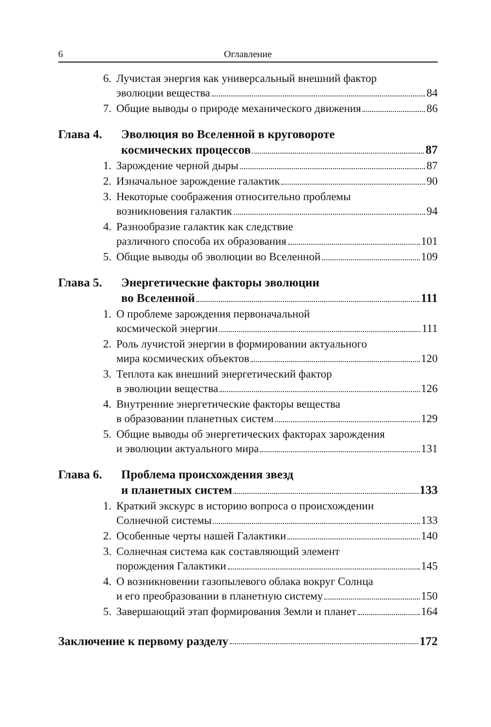6 Оглавление
6. Лучистая энергия как универсальный внешний фактор
эволюции вещества 84
7. Общие выводы о природе механического движения 86
Глава 4. Эволюция во Вселенной в круговороте
космических процессов 87
1. Зарождение черной дыры 87
2. Изначальное зарождение галактик 90
3. Некоторые соображения относительно проблемы
возникновения галактик 94
4. Разнообразие галактик как следствие
различного способа их образования 101
5. Общие выводы об эволюции во Вселенной 109
Глава 5. Энергетические факторы эволюции
во Вселенной 111
1. О проблеме зарождения первоначальной
космической энергии 111
2. Роль лучистой энергии в формировании актуального
мира космических объектов 120
3. Теплота как внешний энергетический фактор
в эволюции вещества 126
4. Внутренние энергетические факторы вещества
в образовании планетных систем 129
5. Общие выводы об энергетических факторах зарождения
и эволюции актуального мира 131
Глава 6. Проблема происхождения звезд
и планетных систем 133
1. Краткий экскурс в историю вопроса о происхождении
Солнечной системы 133
2. Особенные черты нашей Галактики 140
3. Солнечная система как составляющий элемент
порождения Галактики 145
4. О возникновении газопылевого облака вокруг Солнца
и его преобразовании в планетную систему 150
5. Завершающий этап формирования Земли и планет 164
Заключение к первому разделу 172